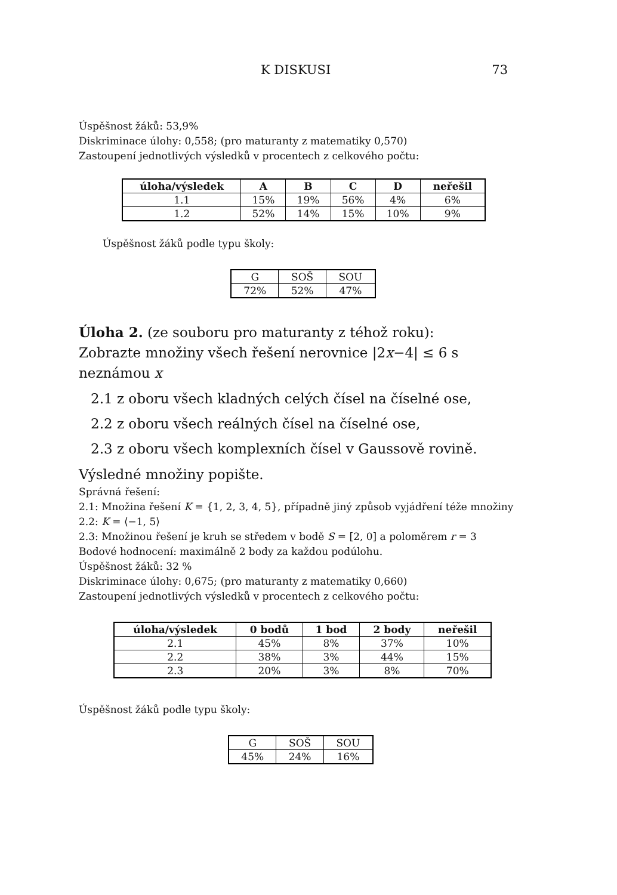K DISKUSI 73
Úspěšnost žáků: 53,9%
Diskriminace úlohy: 0,558; (pro maturanty z matematiky 0,570)
Zastoupení jednotlivých výsledků v procentech z celkového počtu:
| úloha/výsledek | A | B | C | D | neřešil |
| --- | --- | --- | --- | --- | --- |
| 1.1 | 15% | 19% | 56% | 4% | 6% |
| 1.2 | 52% | 14% | 15% | 10% | 9% |
Úspěšnost žáků podle typu školy:
| G | SOŠ | SOU |
| 72% | 52% | 47% |
Úloha 2. (ze souboru pro maturanty z téhož roku):
Zobrazte množiny všech řešení nerovnice |2x−4| ≤ 6 s neznámou x
2.1 z oboru všech kladných celých čísel na číselné ose,
2.2 z oboru všech reálných čísel na číselné ose,
2.3 z oboru všech komplexních čísel v Gaussově rovině.
Výsledné množiny popište.
Správná řešení:
2.1: Množina řešení K = {1, 2, 3, 4, 5}, případně jiný způsob vyjádření téže množiny
2.2: K = ⟨−1, 5⟩
2.3: Množinou řešení je kruh se středem v bodě S = [2, 0] a poloměrem r = 3
Bodové hodnocení: maximálně 2 body za každou podúlohu.
Úspěšnost žáků: 32 %
Diskriminace úlohy: 0,675; (pro maturanty z matematiky 0,660)
Zastoupení jednotlivých výsledků v procentech z celkového počtu:
| úloha/výsledek | 0 bodů | 1 bod | 2 body | neřešil |
| --- | --- | --- | --- | --- |
| 2.1 | 45% | 8% | 37% | 10% |
| 2.2 | 38% | 3% | 44% | 15% |
| 2.3 | 20% | 3% | 8% | 70% |
Úspěšnost žáků podle typu školy:
| G | SOŠ | SOU |
| 45% | 24% | 16% |